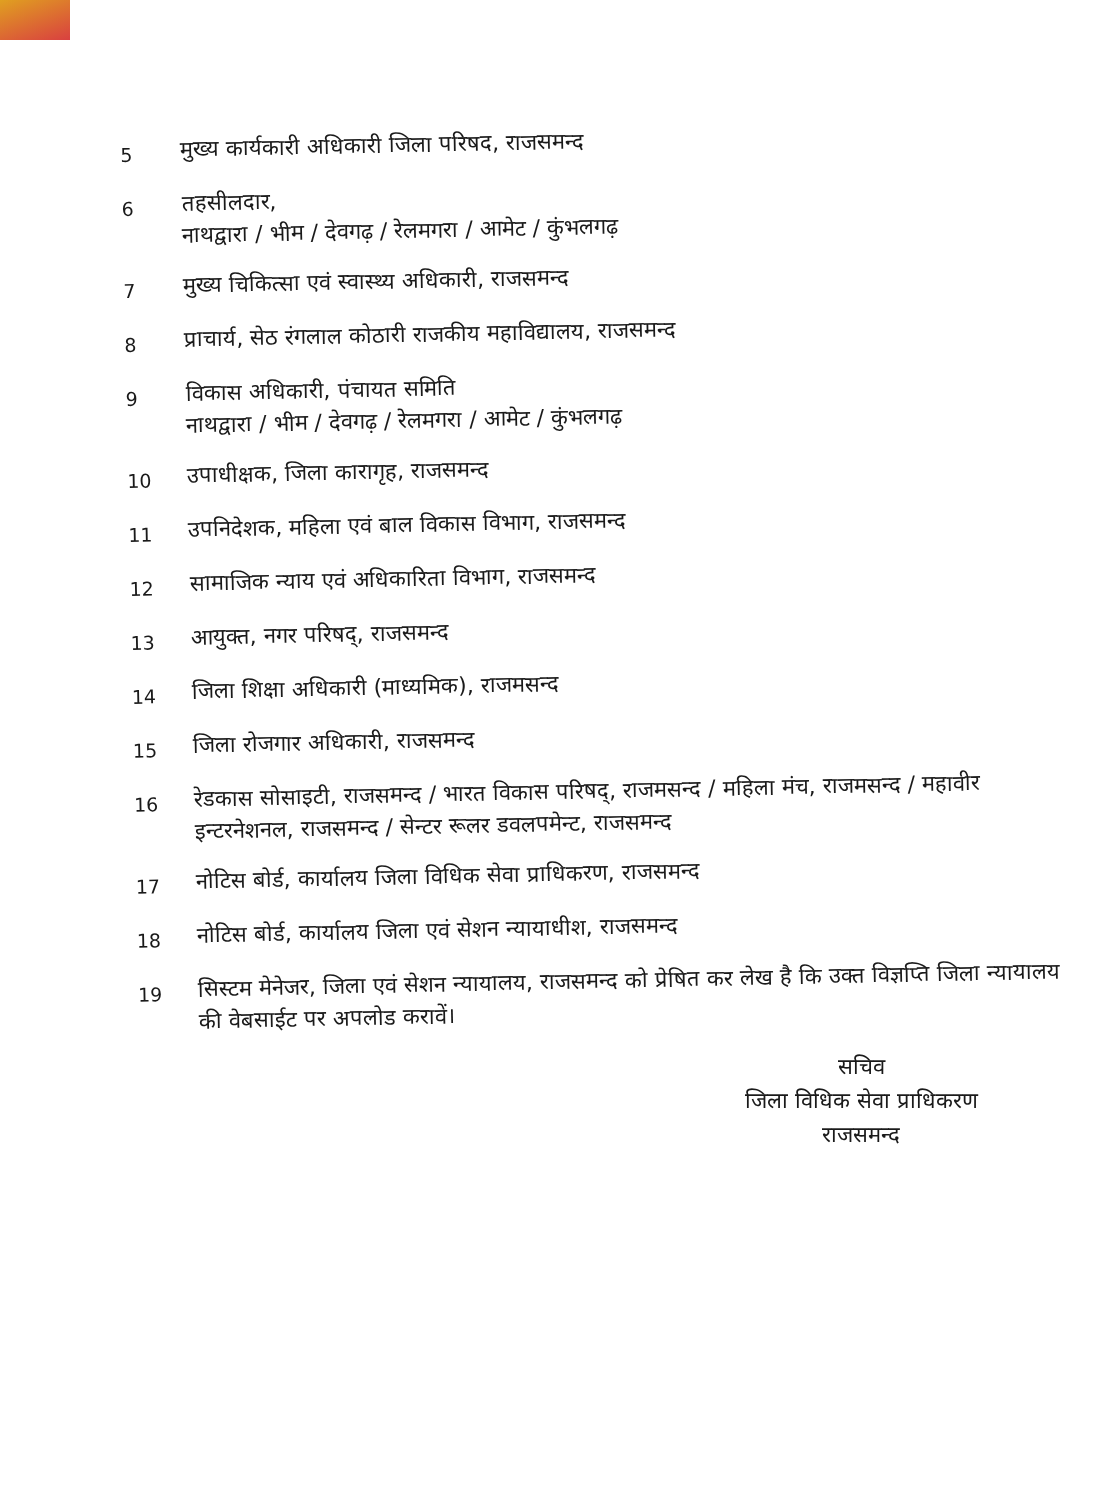5
मुख्य कार्यकारी अधिकारी जिला परिषद, राजसमन्द
6
तहसीलदार,
नाथद्वारा / भीम / देवगढ़ / रेलमगरा / आमेट / कुंभलगढ़
7
मुख्य चिकित्सा एवं स्वास्थ्य अधिकारी, राजसमन्द
8
प्राचार्य, सेठ रंगलाल कोठारी राजकीय महाविद्यालय, राजसमन्द
9
विकास अधिकारी, पंचायत समिति
नाथद्वारा / भीम / देवगढ़ / रेलमगरा / आमेट / कुंभलगढ़
10
उपाधीक्षक, जिला कारागृह, राजसमन्द
11
उपनिदेशक, महिला एवं बाल विकास विभाग, राजसमन्द
12
सामाजिक न्याय एवं अधिकारिता विभाग, राजसमन्द
13
आयुक्त, नगर परिषद्, राजसमन्द
14
जिला शिक्षा अधिकारी (माध्यमिक), राजमसन्द
15
जिला रोजगार अधिकारी, राजसमन्द
16
रेडकास सोसाइटी, राजसमन्द / भारत विकास परिषद्, राजमसन्द / महिला मंच, राजमसन्द / महावीर इन्टरनेशनल, राजसमन्द / सेन्टर रूलर डवलपमेन्ट, राजसमन्द
17
नोटिस बोर्ड, कार्यालय जिला विधिक सेवा प्राधिकरण, राजसमन्द
18
नोटिस बोर्ड, कार्यालय जिला एवं सेशन न्यायाधीश, राजसमन्द
19
सिस्टम मेनेजर, जिला एवं सेशन न्यायालय, राजसमन्द को प्रेषित कर लेख है कि उक्त विज्ञप्ति जिला न्यायालय की वेबसाईट पर अपलोड करावें।
सचिव
जिला विधिक सेवा प्राधिकरण
राजसमन्द